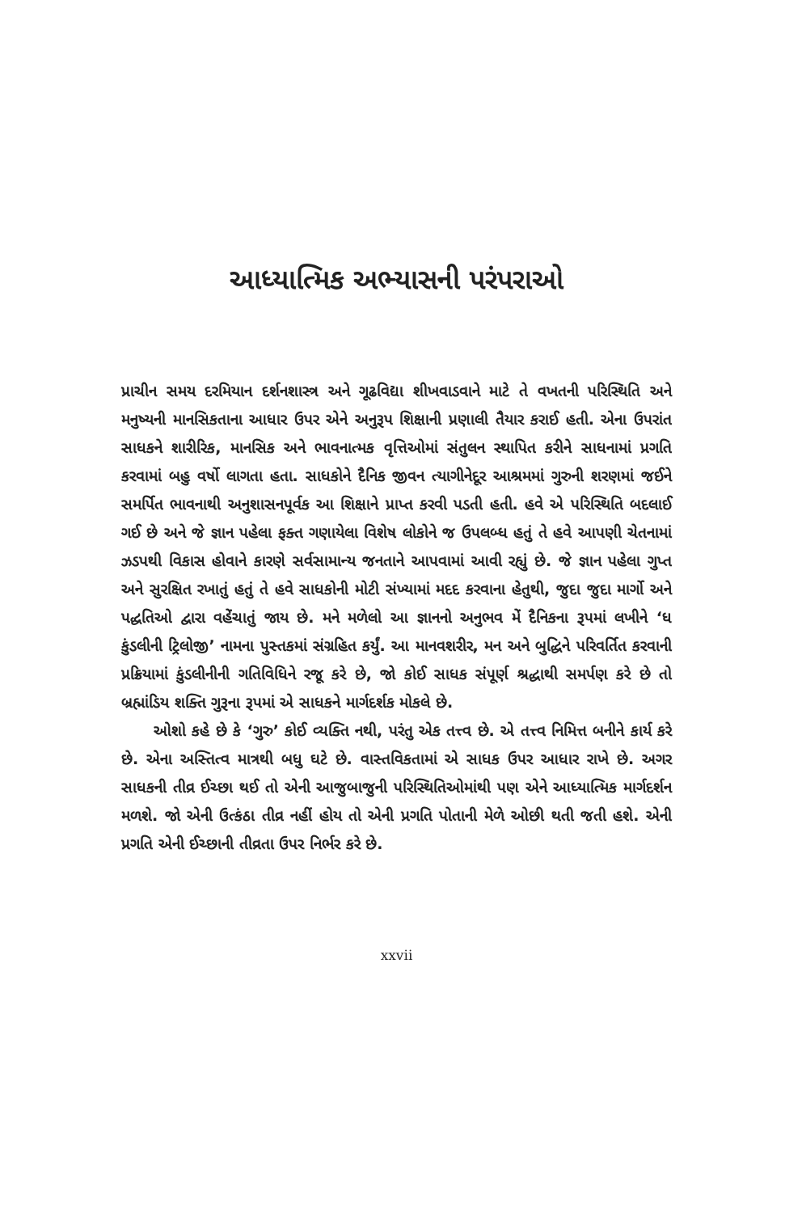આધ્યાત્મિક અભ્યાસની પરંપરાઓ
પ્રાચીન સમય દરમિયાન દર્શનશાસ્ત્ર અને ગૂઢવિદ્યા શીખવાડવાને માટે તે વખતની પરિસ્થિતિ અને મનુષ્યની માનસિકતાના આધાર ઉપર એને અનુરૂપ શિક્ષાની પ્રણાલી તૈયાર કરાઈ હતી. એના ઉપરાંત સાધકને શારીરિક, માનસિક અને ભાવનાત્મક વૃત્તિઓમાં સંતુલન સ્થાપિત કરીને સાધનામાં પ્રગતિ કરવામાં બહુ વર્ષો લાગતા હતા. સાધકોને દૈનિક જીવન ત્યાગીનેદૂર આશ્રમમાં ગુરુની શરણમાં જઈને સમર્પિત ભાવનાથી અનુશાસનપૂર્વક આ શિક્ષાને પ્રાપ્ત કરવી પડતી હતી. હવે એ પરિસ્થિતિ બદલાઈ ગઈ છે અને જે જ્ઞાન પહેલા ફક્ત ગણાયેલા વિશેષ લોકોને જ ઉપલબ્ધ હતું તે હવે આપણી ચેતનામાં ઝડપથી વિકાસ હોવાને કારણે સર્વસામાન્ય જનતાને આપવામાં આવી રહ્યું છે. જે જ્ઞાન પહેલા ગુપ્ત અને સુરક્ષિત રખાતું હતું તે હવે સાધકોની મોટી સંખ્યામાં મદદ કરવાના હેતુથી, જુદા જુદા માર્ગો અને પદ્ધતિઓ દ્વારા વહેંચાતું જાય છે. મને મળેલો આ જ્ઞાનનો અનુભવ મેં દૈનિકના રૂપમાં લખીને ‘ધ કુંડલીની ટ્રિલોજી’ નામના પુસ્તકમાં સંગ્રહિત કર્યું. આ માનવશરીર, મન અને બુદ્ધિને પરિવર્તિત કરવાની પ્રક્રિયામાં કુંડલીનીની ગતિવિધિને રજૂ કરે છે, જો કોઈ સાધક સંપૂર્ણ શ્રદ્ધાથી સમર્પણ કરે છે તો બ્રહ્માંડિય શક્તિ ગુરૂના રૂપમાં એ સાધકને માર્ગદર્શક મોકલે છે.
ઓશો કહે છે કે ‘ગુરુ’ કોઈ વ્યક્તિ નથી, પરંતુ એક તત્ત્વ છે. એ તત્ત્વ નિમિત્ત બનીને કાર્ય કરે છે. એના અસ્તિત્વ માત્રથી બધુ ઘટે છે. વાસ્તવિકતામાં એ સાધક ઉપર આધાર રાખે છે. અગર સાધકની તીવ્ર ઈચ્છા થઈ તો એની આજુબાજુની પરિસ્થિતિઓમાંથી પણ એને આધ્યાત્મિક માર્ગદર્શન મળશે. જો એની ઉત્કંઠા તીવ્ર નહીં હોય તો એની પ્રગતિ પોતાની મેળે ઓછી થતી જતી હશે. એની પ્રગતિ એની ઈચ્છાની તીવ્રતા ઉપર નિર્ભર કરે છે.
xxvii